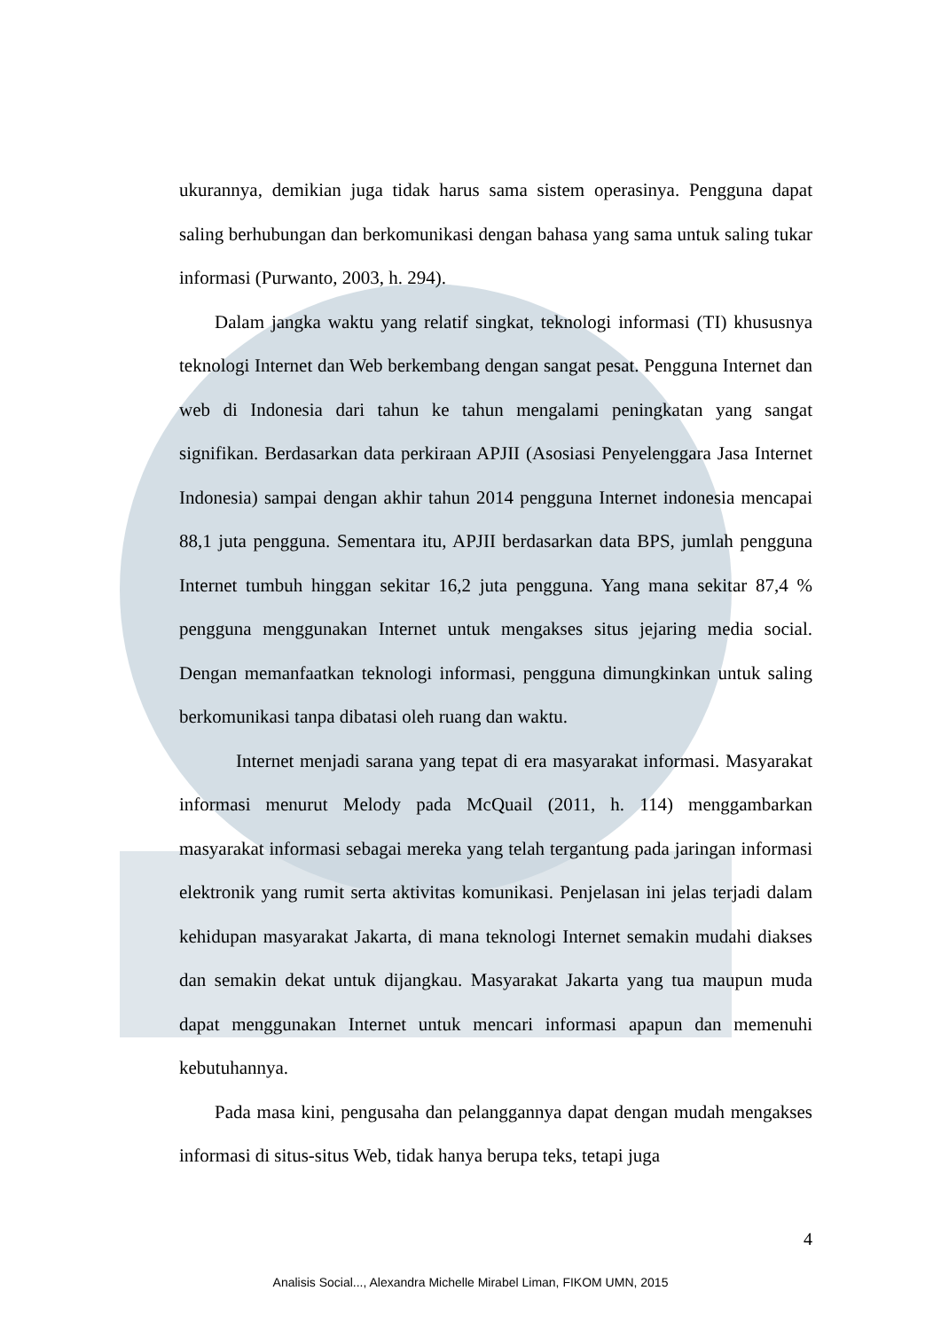ukurannya, demikian juga tidak harus sama sistem operasinya. Pengguna dapat saling berhubungan dan berkomunikasi dengan bahasa yang sama untuk saling tukar informasi (Purwanto, 2003, h. 294).
Dalam jangka waktu yang relatif singkat, teknologi informasi (TI) khususnya teknologi Internet dan Web berkembang dengan sangat pesat. Pengguna Internet dan web di Indonesia dari tahun ke tahun mengalami peningkatan yang sangat signifikan. Berdasarkan data perkiraan APJII (Asosiasi Penyelenggara Jasa Internet Indonesia) sampai dengan akhir tahun 2014 pengguna Internet indonesia mencapai 88,1 juta pengguna. Sementara itu, APJII berdasarkan data BPS, jumlah pengguna Internet tumbuh hinggan sekitar 16,2 juta pengguna. Yang mana sekitar 87,4 % pengguna menggunakan Internet untuk mengakses situs jejaring media social. Dengan memanfaatkan teknologi informasi, pengguna dimungkinkan untuk saling berkomunikasi tanpa dibatasi oleh ruang dan waktu.
Internet menjadi sarana yang tepat di era masyarakat informasi. Masyarakat informasi menurut Melody pada McQuail (2011, h. 114) menggambarkan masyarakat informasi sebagai mereka yang telah tergantung pada jaringan informasi elektronik yang rumit serta aktivitas komunikasi. Penjelasan ini jelas terjadi dalam kehidupan masyarakat Jakarta, di mana teknologi Internet semakin mudahi diakses dan semakin dekat untuk dijangkau. Masyarakat Jakarta yang tua maupun muda dapat menggunakan Internet untuk mencari informasi apapun dan memenuhi kebutuhannya.
Pada masa kini, pengusaha dan pelanggannya dapat dengan mudah mengakses informasi di situs-situs Web, tidak hanya berupa teks, tetapi juga
4
Analisis Social..., Alexandra Michelle Mirabel Liman, FIKOM UMN, 2015